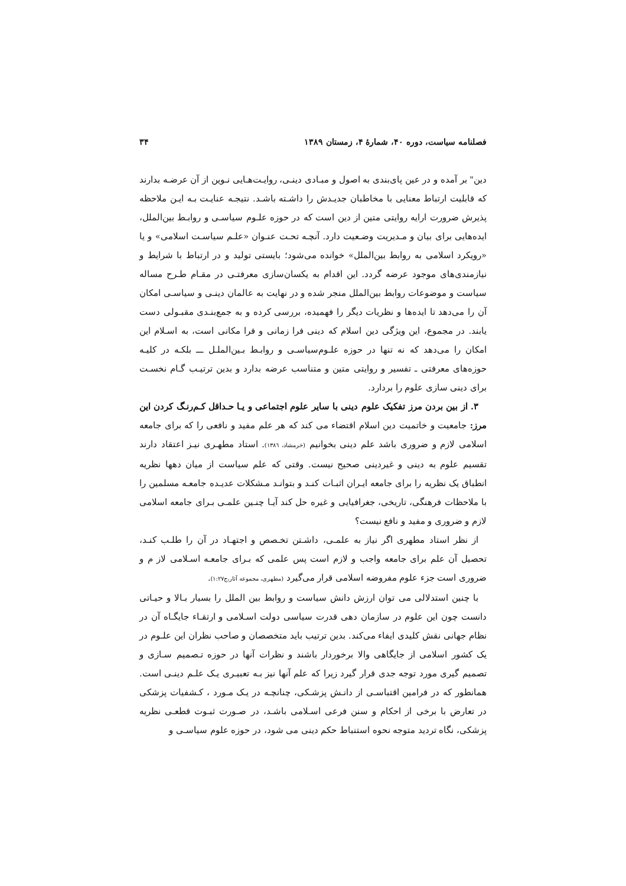فصلنامه سیاست، دوره ۴۰، شمارهٔ ۴، زمستان ۱۳۸۹ ۳۴
دین" بر آمده و در عین پای‌بندی به اصول و مبـادی دینـی، روایـت‌هـایی نـوین از آن عرضـه بدارند که قابلیت ارتباط معنایی با مخاطبان جدیـدش را داشـته باشـد. نتیجـه عنایـت بـه ایـن ملاحظه پذیرش ضرورت ارایه روایتی متین از دین است که در حوزه علـوم سیاسـی و روابـط بین‌الملل، ایده‌هایی برای بیان و مـدیریت وضـعیت دارد. آنچـه تحـت عنـوان «علـم سیاسـت اسلامی» و یا «رویکرد اسلامی به روابط بین‌الملل» خوانده می‌شود؛ بایستی تولید و در ارتباط با شرایط و نیازمندی‌های موجود عرضه گردد. این اقدام به یکسان‌سازی معرفتـی در مقـام طـرح مساله سیاست و موضوعات روابط بین‌الملل منجر شده و در نهایت به عالمان دینـی و سیاسـی امکان آن را می‌دهد تا ایده‌ها و نظریات دیگر را فهمیده، بررسی کرده و به جمع‌بنـدی مقبـولی دست یابند. در مجموع، این ویژگی دین اسلام که دینی فرا زمانی و فرا مکانی است، به اسـلام این امکان را می‌دهد که نه تنها در حوزه علـوم‌سیاسـی و روابـط بـین‌الملـل ـــ بلکـه در کلیـه حوزه‌های معرفتی ـ تفسیر و روایتی متین و متناسب عرضه بدارد و بدین ترتیـب گـام نخسـت برای دینی سازی علوم را بردارد.
۳. از بین بردن مرز تفکیک علوم دینی با سایر علوم اجتماعی و یـا حـداقل کـم‌رنـگ کردن این مرز: جامعیت و خاتمیت دین اسلام اقتضاء می کند که هر علم مفید و نافعی را که برای جامعه اسلامی لازم و ضروری باشد علم دینی بخوانیم (خرمشاد، ۱۳۸٦). استاد مطهـری نیـز اعتقاد دارند تقسیم علوم به دینی و غیردینی صحیح نیست. وقتی که علم سیاست از میان دهها نظریه انطباق یک نظریه را برای جامعه ایـران اثبـات کنـد و بتوانـد مـشکلات عدیـده جامعـه مسلمین را با ملاحظات فرهنگی، تاریخی، جغرافیایی و غیره حل کند آیـا چنـین علمـی بـرای جامعه اسلامی لازم و ضروری و مفید و نافع نیست؟
از نظر استاد مطهری اگر نیاز به علمـی، داشـتن تخـصص و اجتهـاد در آن را طلـب کنـد، تحصیل آن علم برای جامعه واجب و لازم است پس علمی که بـرای جامعـه اسـلامی لاز م و ضروری است جزء علوم مفروضه اسلامی قرار می‌گیرد (مطهری، مجموعه آثار،ج۱:۲۷).
با چنین استدلالی می توان ارزش دانش سیاست و روابط بین الملل را بسیار بـالا و حیـاتی دانست چون این علوم در سازمان دهی قدرت سیاسی دولت اسـلامی و ارتقـاء جایگـاه آن در نظام جهانی نقش کلیدی ایفاء می‌کند. بدین ترتیب باید متخصصان و صاحب نظران این علـوم در یک کشور اسلامی از جایگاهی والا برخوردار باشند و نظرات آنها در حوزه تـصمیم سـازی و تصمیم گیری مورد توجه جدی قرار گیرد زیرا که علم آنها نیز بـه تعبیـری یـک علـم دینـی است. همانطور که در فرامین اقتباسـی از دانـش پزشـکی، چنانچـه در یـک مـورد ، کـشفیات پزشکی در تعارض با برخی از احکام و سنن فرعی اسـلامی باشـد، در صـورت ثبـوت قطعـی نظریه پزشکی، نگاه تردید متوجه نحوه استنباط حکم دینی می شود، در حوزه علوم سیاسـی و